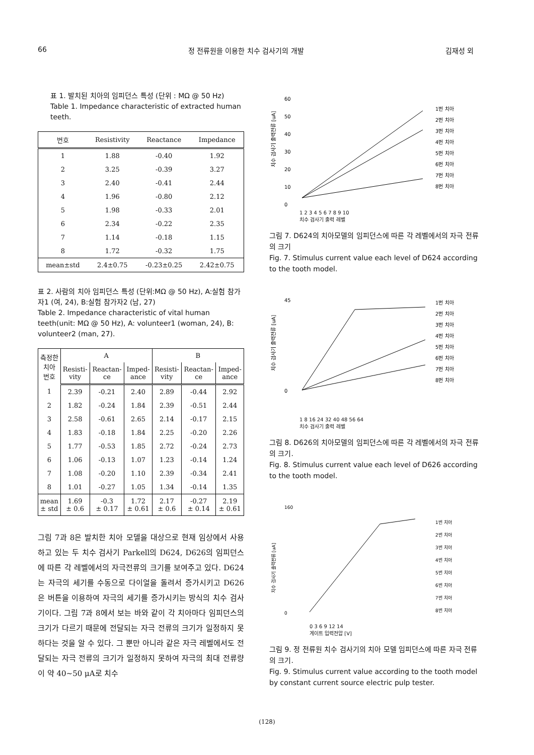66 정 전류원을 이용한 치수 검사기의 개발 김재성 외
표 1. 발치된 치아의 임피던스 특성 (단위 : MΩ @ 50 Hz)
Table 1. Impedance characteristic of extracted human teeth.
| 번호 | Resistivity | Reactance | Impedance |
| --- | --- | --- | --- |
| 1 | 1.88 | -0.40 | 1.92 |
| 2 | 3.25 | -0.39 | 3.27 |
| 3 | 2.40 | -0.41 | 2.44 |
| 4 | 1.96 | -0.80 | 2.12 |
| 5 | 1.98 | -0.33 | 2.01 |
| 6 | 2.34 | -0.22 | 2.35 |
| 7 | 1.14 | -0.18 | 1.15 |
| 8 | 1.72 | -0.32 | 1.75 |
| mean±std | 2.4±0.75 | -0.23±0.25 | 2.42±0.75 |
표 2. 사람의 치아 임피던스 특성 (단위:MΩ @ 50 Hz), A:실험 참가자1 (여, 24), B:실험 참가자2 (남, 27)
Table 2. Impedance characteristic of vital human teeth(unit: MΩ @ 50 Hz), A: volunteer1 (woman, 24), B: volunteer2 (man, 27).
| 측정한 치아 번호 | A | | | B | | |
| --- | --- | --- | --- | --- | --- | --- |
| | Resisti- vity | Reactan- ce | Imped- ance | Resisti- vity | Reactan- ce | Imped- ance |
| 1 | 2.39 | -0.21 | 2.40 | 2.89 | -0.44 | 2.92 |
| 2 | 1.82 | -0.24 | 1.84 | 2.39 | -0.51 | 2.44 |
| 3 | 2.58 | -0.61 | 2.65 | 2.14 | -0.17 | 2.15 |
| 4 | 1.83 | -0.18 | 1.84 | 2.25 | -0.20 | 2.26 |
| 5 | 1.77 | -0.53 | 1.85 | 2.72 | -0.24 | 2.73 |
| 6 | 1.06 | -0.13 | 1.07 | 1.23 | -0.14 | 1.24 |
| 7 | 1.08 | -0.20 | 1.10 | 2.39 | -0.34 | 2.41 |
| 8 | 1.01 | -0.27 | 1.05 | 1.34 | -0.14 | 1.35 |
| mean ± std | 1.69 ± 0.6 | -0.3 ± 0.17 | 1.72 ± 0.61 | 2.17 ± 0.6 | -0.27 ± 0.14 | 2.19 ± 0.61 |
그림 7과 8은 발치한 치아 모델을 대상으로 현재 임상에서 사용하고 있는 두 치수 검사기 Parkell의 D624, D626의 임피던스에 따른 각 레벨에서의 자극전류의 크기를 보여주고 있다. D624는 자극의 세기를 수동으로 다이얼을 돌려서 증가시키고 D626은 버튼을 이용하여 자극의 세기를 증가시키는 방식의 치수 검사기이다. 그림 7과 8에서 보는 바와 같이 각 치아마다 임피던스의 크기가 다르기 때문에 전달되는 자극 전류의 크기가 일정하지 못하다는 것을 알 수 있다. 그 뿐만 아니라 같은 자극 레벨에서도 전달되는 자극 전류의 크기가 일정하지 못하여 자극의 최대 전류량이 약 40~50 μA로 치수
치수 검사기 출력전류 [uA]
60
50
40
30
20
10
0
1번 치아
2번 치아
3번 치아
4번 치아
5번 치아
6번 치아
7번 치아
8번 치아
1 2 3 4 5 6 7 8 9 10
치수 검사기 출력 레벨
그림 7. D624의 치아모델의 임피던스에 따른 각 레벨에서의 자극 전류의 크기
Fig. 7. Stimulus current value each level of D624 according to the tooth model.
치수 검사기 출력전류 [uA]
45
0
1번 치아
2번 치아
3번 치아
4번 치아
5번 치아
6번 치아
7번 치아
8번 치아
1 8 16 24 32 40 48 56 64
치수 검사기 출력 레벨
그림 8. D626의 치아모델의 임피던스에 따른 각 레벨에서의 자극 전류의 크기.
Fig. 8. Stimulus current value each level of D626 according to the tooth model.
치수 검사기 출력전류 [uA]
160
0
1번 치아
2번 치아
3번 치아
4번 치아
5번 치아
6번 치아
7번 치아
8번 치아
0 3 6 9 12 14
게이트 입력전압 [V]
그림 9. 정 전류원 치수 검사기의 치아 모델 임피던스에 따른 자극 전류의 크기.
Fig. 9. Stimulus current value according to the tooth model by constant current source electric pulp tester.
(128)